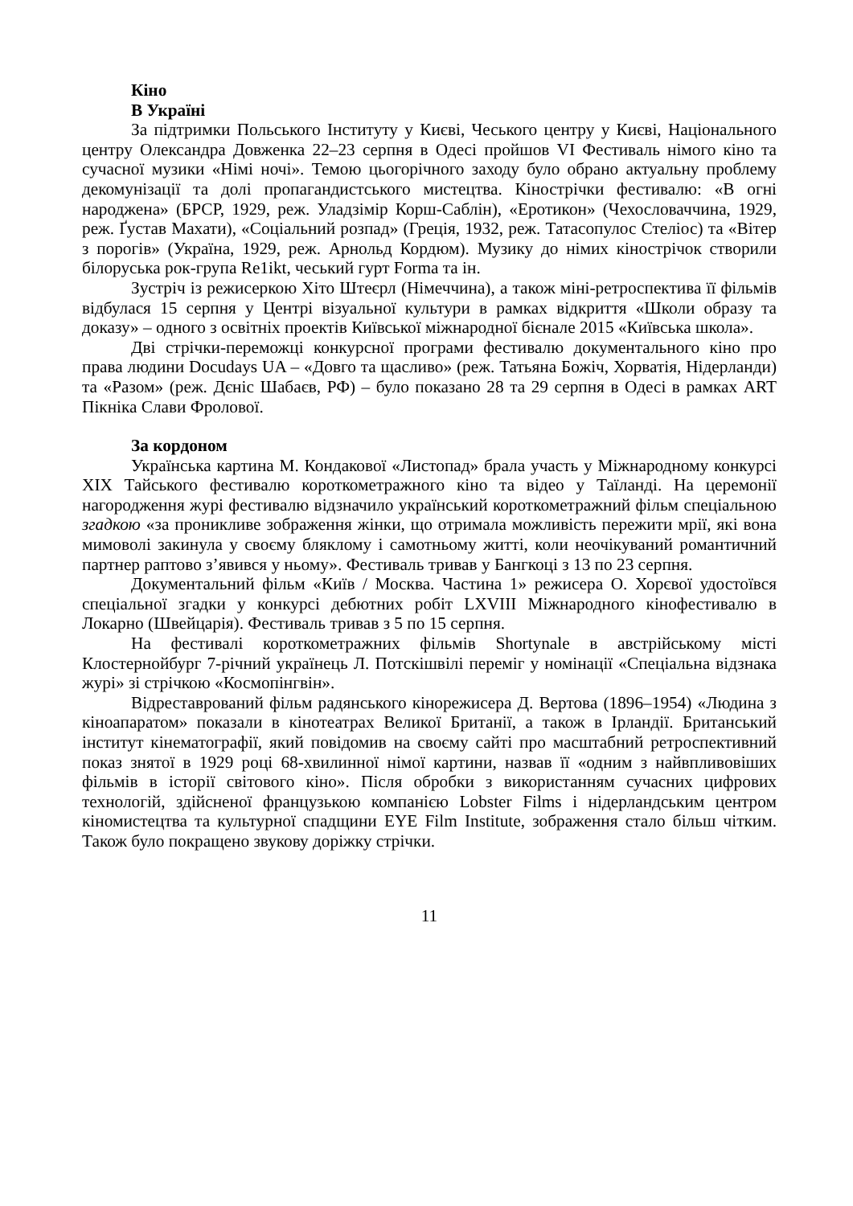Кіно
В Україні
За підтримки Польського Інституту у Києві, Чеського центру у Києві, Національного центру Олександра Довженка 22–23 серпня в Одесі пройшов VI Фестиваль німого кіно та сучасної музики «Німі ночі». Темою цьогорічного заходу було обрано актуальну проблему декомунізації та долі пропагандистського мистецтва. Кінострічки фестивалю: «В огні народжена» (БРСР, 1929, реж. Уладзімір Корш-Саблін), «Еротикон» (Чехословаччина, 1929, реж. Ґустав Махати), «Соціальний розпад» (Греція, 1932, реж. Татасопулос Стеліос) та «Вітер з порогів» (Україна, 1929, реж. Арнольд Кордюм). Музику до німих кінострічок створили білоруська рок-група Re1ikt, чеський гурт Forma та ін.
Зустріч із режисеркою Хіто Штеєрл (Німеччина), а також міні-ретроспектива її фільмів відбулася 15 серпня у Центрі візуальної культури в рамках відкриття «Школи образу та доказу» – одного з освітніх проектів Київської міжнародної бієнале 2015 «Київська школа».
Дві стрічки-переможці конкурсної програми фестивалю документального кіно про права людини Docudays UA – «Довго та щасливо» (реж. Татьяна Божіч, Хорватія, Нідерланди) та «Разом» (реж. Дєніс Шабаєв, РФ) – було показано 28 та 29 серпня в Одесі в рамках ART Пікніка Слави Фролової.
За кордоном
Українська картина М. Кондакової «Листопад» брала участь у Міжнародному конкурсі XIX Тайського фестивалю короткометражного кіно та відео у Таїланді. На церемонії нагородження журі фестивалю відзначило український короткометражний фільм спеціальною згадкою «за проникливе зображення жінки, що отримала можливість пережити мрії, які вона мимоволі закинула у своєму бляклому і самотньому житті, коли неочікуваний романтичний партнер раптово з’явився у ньому». Фестиваль тривав у Бангкоці з 13 по 23 серпня.
Документальний фільм «Київ / Москва. Частина 1» режисера О. Хорєвої удостоївся спеціальної згадки у конкурсі дебютних робіт LXVIII Міжнародного кінофестивалю в Локарно (Швейцарія). Фестиваль тривав з 5 по 15 серпня.
На фестивалі короткометражних фільмів Shortynale в австрійському місті Клостернойбург 7-річний українець Л. Потскішвілі переміг у номінації «Спеціальна відзнака журі» зі стрічкою «Космопінгвін».
Відреставрований фільм радянського кінорежисера Д. Вертова (1896–1954) «Людина з кіноапаратом» показали в кінотеатрах Великої Британії, а також в Ірландії. Британський інститут кінематографії, який повідомив на своєму сайті про масштабний ретроспективний показ знятої в 1929 році 68-хвилинної німої картини, назвав її «одним з найвпливовіших фільмів в історії світового кіно». Після обробки з використанням сучасних цифрових технологій, здійсненої французькою компанією Lobster Films і нідерландським центром кіномистецтва та культурної спадщини EYE Film Institute, зображення стало більш чітким. Також було покращено звукову доріжку стрічки.
11